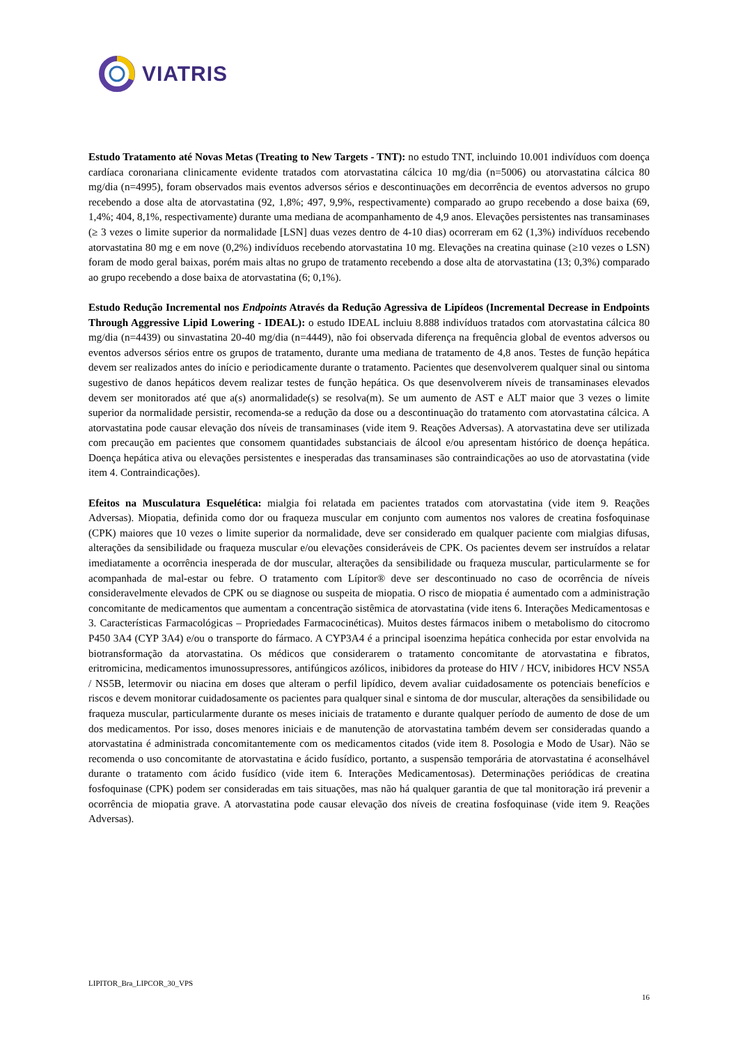VIATRIS
Estudo Tratamento até Novas Metas (Treating to New Targets - TNT): no estudo TNT, incluindo 10.001 indivíduos com doença cardíaca coronariana clinicamente evidente tratados com atorvastatina cálcica 10 mg/dia (n=5006) ou atorvastatina cálcica 80 mg/dia (n=4995), foram observados mais eventos adversos sérios e descontinuações em decorrência de eventos adversos no grupo recebendo a dose alta de atorvastatina (92, 1,8%; 497, 9,9%, respectivamente) comparado ao grupo recebendo a dose baixa (69, 1,4%; 404, 8,1%, respectivamente) durante uma mediana de acompanhamento de 4,9 anos. Elevações persistentes nas transaminases (≥ 3 vezes o limite superior da normalidade [LSN] duas vezes dentro de 4-10 dias) ocorreram em 62 (1,3%) indivíduos recebendo atorvastatina 80 mg e em nove (0,2%) indivíduos recebendo atorvastatina 10 mg. Elevações na creatina quinase (≥10 vezes o LSN) foram de modo geral baixas, porém mais altas no grupo de tratamento recebendo a dose alta de atorvastatina (13; 0,3%) comparado ao grupo recebendo a dose baixa de atorvastatina (6; 0,1%).
Estudo Redução Incremental nos Endpoints Através da Redução Agressiva de Lipídeos (Incremental Decrease in Endpoints Through Aggressive Lipid Lowering - IDEAL): o estudo IDEAL incluiu 8.888 indivíduos tratados com atorvastatina cálcica 80 mg/dia (n=4439) ou sinvastatina 20-40 mg/dia (n=4449), não foi observada diferença na frequência global de eventos adversos ou eventos adversos sérios entre os grupos de tratamento, durante uma mediana de tratamento de 4,8 anos. Testes de função hepática devem ser realizados antes do início e periodicamente durante o tratamento. Pacientes que desenvolverem qualquer sinal ou sintoma sugestivo de danos hepáticos devem realizar testes de função hepática. Os que desenvolverem níveis de transaminases elevados devem ser monitorados até que a(s) anormalidade(s) se resolva(m). Se um aumento de AST e ALT maior que 3 vezes o limite superior da normalidade persistir, recomenda-se a redução da dose ou a descontinuação do tratamento com atorvastatina cálcica. A atorvastatina pode causar elevação dos níveis de transaminases (vide item 9. Reações Adversas). A atorvastatina deve ser utilizada com precaução em pacientes que consomem quantidades substanciais de álcool e/ou apresentam histórico de doença hepática. Doença hepática ativa ou elevações persistentes e inesperadas das transaminases são contraindicações ao uso de atorvastatina (vide item 4. Contraindicações).
Efeitos na Musculatura Esquelética: mialgia foi relatada em pacientes tratados com atorvastatina (vide item 9. Reações Adversas). Miopatia, definida como dor ou fraqueza muscular em conjunto com aumentos nos valores de creatina fosfoquinase (CPK) maiores que 10 vezes o limite superior da normalidade, deve ser considerado em qualquer paciente com mialgias difusas, alterações da sensibilidade ou fraqueza muscular e/ou elevações consideráveis de CPK. Os pacientes devem ser instruídos a relatar imediatamente a ocorrência inesperada de dor muscular, alterações da sensibilidade ou fraqueza muscular, particularmente se for acompanhada de mal-estar ou febre. O tratamento com Lípitor® deve ser descontinuado no caso de ocorrência de níveis consideravelmente elevados de CPK ou se diagnose ou suspeita de miopatia. O risco de miopatia é aumentado com a administração concomitante de medicamentos que aumentam a concentração sistêmica de atorvastatina (vide itens 6. Interações Medicamentosas e 3. Características Farmacológicas – Propriedades Farmacocinéticas). Muitos destes fármacos inibem o metabolismo do citocromo P450 3A4 (CYP 3A4) e/ou o transporte do fármaco. A CYP3A4 é a principal isoenzima hepática conhecida por estar envolvida na biotransformação da atorvastatina. Os médicos que considerarem o tratamento concomitante de atorvastatina e fibratos, eritromicina, medicamentos imunossupressores, antifúngicos azólicos, inibidores da protease do HIV / HCV, inibidores HCV NS5A / NS5B, letermovir ou niacina em doses que alteram o perfil lipídico, devem avaliar cuidadosamente os potenciais benefícios e riscos e devem monitorar cuidadosamente os pacientes para qualquer sinal e sintoma de dor muscular, alterações da sensibilidade ou fraqueza muscular, particularmente durante os meses iniciais de tratamento e durante qualquer período de aumento de dose de um dos medicamentos. Por isso, doses menores iniciais e de manutenção de atorvastatina também devem ser consideradas quando a atorvastatina é administrada concomitantemente com os medicamentos citados (vide item 8. Posologia e Modo de Usar). Não se recomenda o uso concomitante de atorvastatina e ácido fusídico, portanto, a suspensão temporária de atorvastatina é aconselhável durante o tratamento com ácido fusídico (vide item 6. Interações Medicamentosas). Determinações periódicas de creatina fosfoquinase (CPK) podem ser consideradas em tais situações, mas não há qualquer garantia de que tal monitoração irá prevenir a ocorrência de miopatia grave. A atorvastatina pode causar elevação dos níveis de creatina fosfoquinase (vide item 9. Reações Adversas).
LIPITOR_Bra_LIPCOR_30_VPS
16